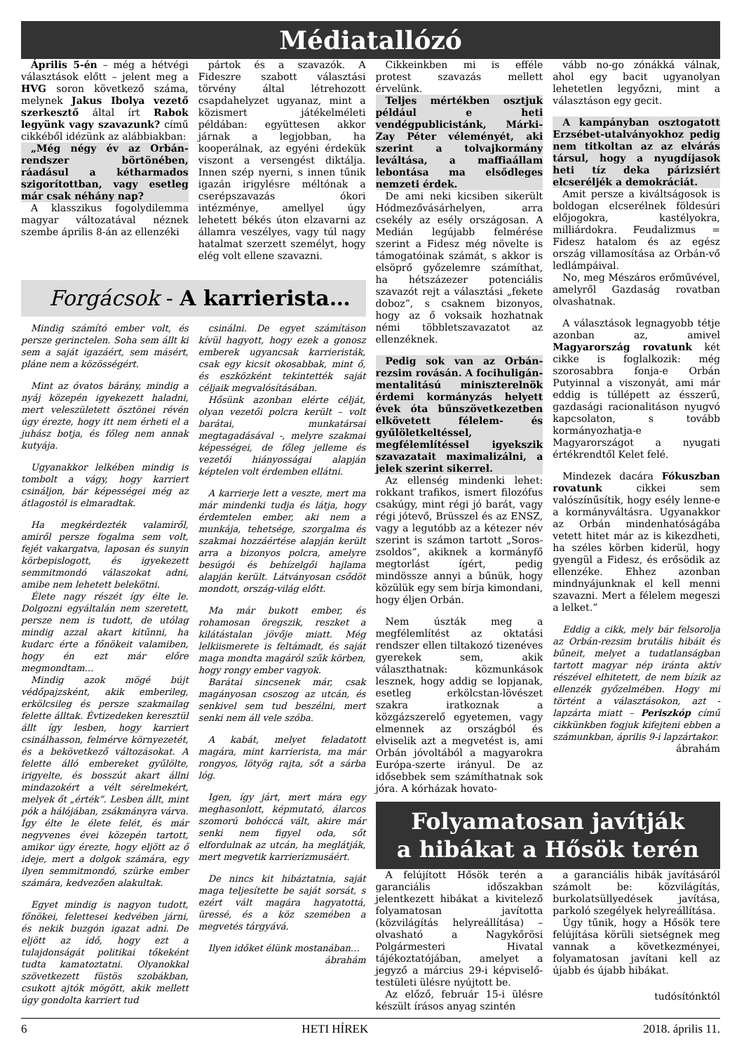Médiatallózó
Április 5-én – még a hétvégi választások előtt – jelent meg a HVG soron következő száma, melynek Jakus Ibolya vezető szerkesztő által írt Rabok legyünk vagy szavazunk? című cikkéből idézünk az alábbiakban:
„Még négy év az Orbán-rendszer börtönében, ráadásul a kétharmados szigorítottban, vagy esetleg már csak néhány nap?
A klasszikus fogolydilemma magyar változatával néznek szembe április 8-án az ellenzéki
pártok és a szavazók. A Fideszre szabott választási törvény által létrehozott csapdahelyzet ugyanaz, mint a közismert játékelméleti példában: együttesen akkor járnak a legjobban, ha kooperálnak, az egyéni érdekük viszont a versengést diktálja. Innen szép nyerni, s innen tűnik igazán irigylésre méltónak a cserépszavazás ókori intézménye, amellyel úgy lehetett békés úton elzavarni az államra veszélyes, vagy túl nagy hatalmat szerzett személyt, hogy elég volt ellene szavazni.
Forgácsok - A karrierista…
Mindig számító ember volt, és persze gerinctelen. Soha sem állt ki sem a saját igazáért, sem másért, pláne nem a közösségért.
Mint az óvatos bárány, mindig a nyáj közepén igyekezett haladni, mert veleszületett ösztönei révén úgy érezte, hogy itt nem érheti el a juhász botja, és főleg nem annak kutyája.
Ugyanakkor lelkében mindig is tombolt a vágy, hogy karriert csináljon, bár képességei még az átlagostól is elmaradtak.
Ha megkérdezték valamiről, amiről persze fogalma sem volt, fejét vakargatva, laposan és sunyin körbepislogott, és igyekezett semmitmondó válaszokat adni, amibe nem lehetett belekötni.
Élete nagy részét így élte le. Dolgozni egyáltalán nem szeretett, persze nem is tudott, de utólag mindig azzal akart kitűnni, ha kudarc érte a főnökeit valamiben, hogy én ezt már előre megmondtam…
Mindig azok mögé bújt védőpajzsként, akik emberileg, erkölcsileg és persze szakmailag felette álltak. Évtizedeken keresztül állt így lesben, hogy karriert csinálhasson, felmérve környezetét, és a bekövetkező változásokat. A felette álló embereket gyűlölte, irigyelte, és bosszút akart állni mindazokért a vélt sérelmekért, melyek őt „érték”. Lesben állt, mint pók a hálójában, zsákmányra várva. Így élte le élete felét, és már negyvenes évei közepén tartott, amikor úgy érezte, hogy eljött az ő ideje, mert a dolgok számára, egy ilyen semmitmondó, szürke ember számára, kedvezően alakultak.
Egyet mindig is nagyon tudott, főnökei, felettesei kedvében járni, és nekik buzgón igazat adni. De eljött az idő, hogy ezt a tulajdonságát politikai tőkeként tudta kamatoztatni. Olyanokkal szövetkezett füstös szobákban, csukott ajtók mögött, akik mellett úgy gondolta karriert tud
csinálni. De egyet számításon kívül hagyott, hogy ezek a gonosz emberek ugyancsak karrieristák, csak egy kicsit okosabbak, mint ő, és eszközként tekintették saját céljaik megvalósításában.
Hősünk azonban elérte célját, olyan vezetői polcra került – volt barátai, munkatársai megtagadásával -, melyre szakmai képességei, de főleg jelleme és vezetői hiányosságai alapján képtelen volt érdemben ellátni.
A karrierje lett a veszte, mert ma már mindenki tudja és látja, hogy érdemtelen ember, aki nem a munkája, tehetsége, szorgalma és szakmai hozzáértése alapján került arra a bizonyos polcra, amelyre besúgói és behízelgői hajlama alapján került. Látványosan csődöt mondott, ország-világ előtt.
Ma már bukott ember, és rohamosan öregszik, reszket a kilátástalan jövője miatt. Még lelkiismerete is feltámadt, és saját maga mondta magáról szűk körben, hogy rongy ember vagyok.
Barátai sincsenek már, csak magányosan csoszog az utcán, és senkivel sem tud beszélni, mert senki nem áll vele szóba.
A kabát, melyet feladatott magára, mint karrierista, ma már rongyos, lötyög rajta, sőt a sárba lóg.
Igen, így járt, mert mára egy meghasonlott, képmutató, álarcos szomorú bohóccá vált, akire már senki nem figyel oda, sőt elfordulnak az utcán, ha meglátják, mert megvetik karrierizmusáért.
De nincs kit hibáztatnia, saját maga teljesítette be saját sorsát, s ezért vált magára hagyatottá, üressé, és a köz szemében a megvetés tárgyává.
Ilyen időket élünk mostanában…
ábrahám
Cikkeinkben mi is efféle protest szavazás mellett érvelünk.
Teljes mértékben osztjuk például e heti vendégpublicistánk, Márki-Zay Péter véleményét, aki szerint a tolvajkormány leváltása, a maffiaállam lebontása ma elsődleges nemzeti érdek.
De ami neki kicsiben sikerült Hódmezővásárhelyen, arra csekély az esély országosan. A Medián legújabb felmérése szerint a Fidesz még növelte is támogatóinak számát, s akkor is elsöprő győzelemre számíthat, ha hétszázezer potenciális szavazót rejt a választási „fekete doboz”, s csaknem bizonyos, hogy az ő voksaik hozhatnak némi többletszavazatot az ellenzéknek.
Pedig sok van az Orbán-rezsim rovásán. A focihuligán-mentalitású miniszterelnök érdemi kormányzás helyett évek óta bűnszövetkezetben elkövetett félelem- és gyűlöletkeltéssel, megfélemlítéssel igyekszik szavazatait maximalizálni, a jelek szerint sikerrel.
Az ellenség mindenki lehet: rokkant trafikos, ismert filozófus csakúgy, mint régi jó barát, vagy régi jótevő, Brüsszel és az ENSZ, vagy a legutóbb az a kétezer név szerint is számon tartott „Soros-zsoldos”, akiknek a kormányfő megtorlást ígért, pedig mindössze annyi a bűnük, hogy közülük egy sem bírja kimondani, hogy éljen Orbán.
Nem úszták meg a megfélemlítést az oktatási rendszer ellen tiltakozó tizenéves gyerekek sem, akik választhatnak: közmunkások lesznek, hogy addig se lopjanak, esetleg erkölcstan-lövészet szakra iratkoznak a közgázszerelő egyetemen, vagy elmennek az országból és elviselik azt a megvetést is, ami Orbán jóvoltából a magyarokra Európa-szerte irányul. De az idősebbek sem számíthatnak sok jóra. A kórházak hovato-
vább no-go zónákká válnak, ahol egy bacit ugyanolyan lehetetlen legyőzni, mint a választáson egy gecit.
A kampányban osztogatott Erzsébet-utalványokhoz pedig nem titkoltan az az elvárás társul, hogy a nyugdíjasok heti tíz deka párizsiért elcseréljék a demokráciát.
Amit persze a kiváltságosok is boldogan elcserélnek földesúri előjogokra, kastélyokra, milliárdokra. Feudalizmus = Fidesz hatalom és az egész ország villamosítása az Orbán-vő ledlámpáival.
No, meg Mészáros erőművével, amelyről Gazdaság rovatban olvashatnak.
A választások legnagyobb tétje azonban az, amivel Magyarország rovatunk két cikke is foglalkozik: még szorosabbra fonja-e Orbán Putyinnal a viszonyát, ami már eddig is túllépett az ésszerű, gazdasági racionalitáson nyugvó kapcsolaton, s tovább kormányozhatja-e Magyarországot a nyugati értékrendtől Kelet felé.
Mindezek dacára Fókuszban rovatunk cikkei sem valószínűsítik, hogy esély lenne-e a kormányváltásra. Ugyanakkor az Orbán mindenhatóságába vetett hitet már az is kikezdheti, ha széles körben kiderül, hogy gyengül a Fidesz, és erősödik az ellenzéke. Ehhez azonban mindnyájunknak el kell menni szavazni. Mert a félelem megeszi a lelket.”
Eddig a cikk, mely bár felsorolja az Orbán-rezsim brutális hibáit és bűneit, melyet a tudatlanságban tartott magyar nép iránta aktív részével elhitetett, de nem bízik az ellenzék győzelmében. Hogy mi történt a választásokon, azt - lapzárta miatt – Periszkóp című cikkünkben fogjuk kifejteni ebben a számunkban, április 9-i lapzártakor.
ábrahám
Folyamatosan javítják
a hibákat a Hősök terén
A felújított Hősök terén a garanciális időszakban jelentkezett hibákat a kivitelező folyamatosan javította (közvilágítás helyreállítása) – olvasható a Nagykőrösi Polgármesteri Hivatal tájékoztatójában, amelyet a jegyző a március 29-i képviselő-testületi ülésre nyújtott be.
Az előző, február 15-i ülésre készült írásos anyag szintén
a garanciális hibák javításáról számolt be: közvilágítás, burkolatsüllyedések javítása, parkoló szegélyek helyreállítása.
Úgy tűnik, hogy a Hősök tere felújítása körüli sietségnek meg vannak a következményei, folyamatosan javítani kell az újabb és újabb hibákat.
tudósítónktól
6 HETI HÍREK 2018. április 11.